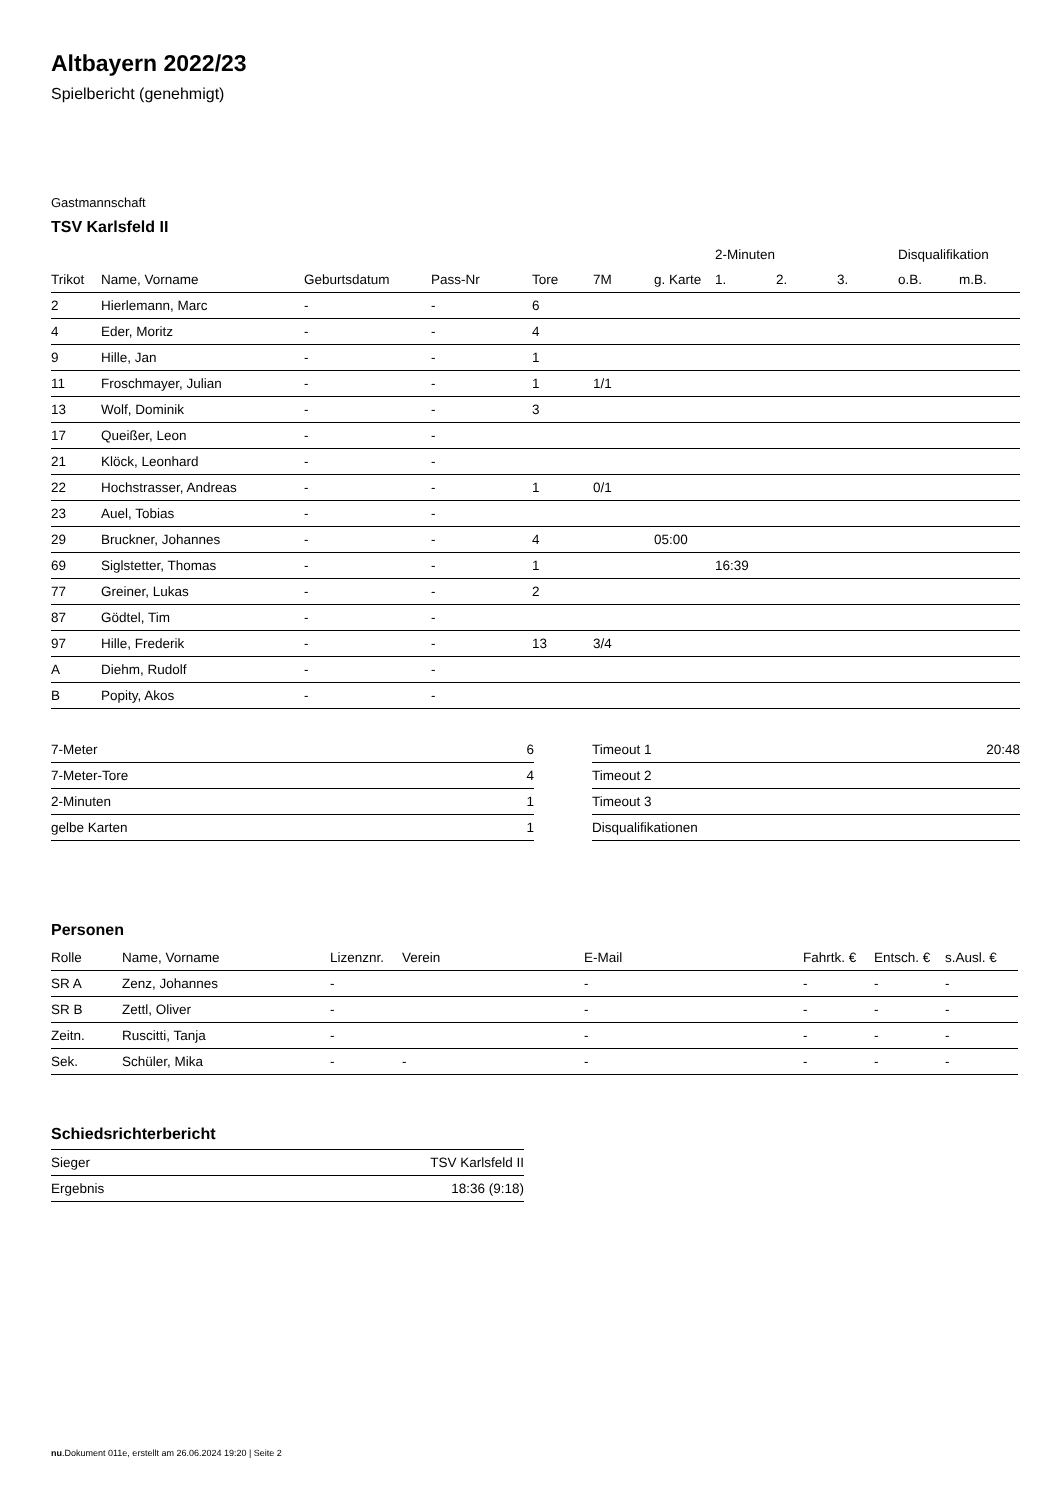Altbayern 2022/23
Spielbericht (genehmigt)
Gastmannschaft
TSV Karlsfeld II
| | | | | | | | 2-Minuten | | | Disqualifikation | |
| --- | --- | --- | --- | --- | --- | --- | --- | --- | --- | --- | --- |
| Trikot | Name, Vorname | Geburtsdatum | Pass-Nr | Tore | 7M | g. Karte | 1. | 2. | 3. | o.B. | m.B. |
| 2 | Hierlemann, Marc | - | - | 6 | | | | | | | |
| 4 | Eder, Moritz | - | - | 4 | | | | | | | |
| 9 | Hille, Jan | - | - | 1 | | | | | | | |
| 11 | Froschmayer, Julian | - | - | 1 | 1/1 | | | | | | |
| 13 | Wolf, Dominik | - | - | 3 | | | | | | | |
| 17 | Queißer, Leon | - | - | | | | | | | | |
| 21 | Klöck, Leonhard | - | - | | | | | | | | |
| 22 | Hochstrasser, Andreas | - | - | 1 | 0/1 | | | | | | |
| 23 | Auel, Tobias | - | - | | | | | | | | |
| 29 | Bruckner, Johannes | - | - | 4 | | 05:00 | | | | | |
| 69 | Siglstetter, Thomas | - | - | 1 | | | 16:39 | | | | |
| 77 | Greiner, Lukas | - | - | 2 | | | | | | | |
| 87 | Gödtel, Tim | - | - | | | | | | | | |
| 97 | Hille, Frederik | - | - | 13 | 3/4 | | | | | | |
| A | Diehm, Rudolf | - | - | | | | | | | | |
| B | Popity, Akos | - | - | | | | | | | | |
| 7-Meter | 6 |
| 7-Meter-Tore | 4 |
| 2-Minuten | 1 |
| gelbe Karten | 1 |
| Timeout 1 | 20:48 |
| Timeout 2 | |
| Timeout 3 | |
| Disqualifikationen | |
Personen
| Rolle | Name, Vorname | Lizenznr. | Verein | E-Mail | Fahrtk. € | Entsch. € | s.Ausl. € |
| --- | --- | --- | --- | --- | --- | --- | --- |
| SR A | Zenz, Johannes | - | | - | - | - | - |
| SR B | Zettl, Oliver | - | | - | - | - | - |
| Zeitn. | Ruscitti, Tanja | - | | - | - | - | - |
| Sek. | Schüler, Mika | - | - | - | - | - | - |
Schiedsrichterbericht
| Sieger | TSV Karlsfeld II |
| Ergebnis | 18:36 (9:18) |
nu.Dokument 011e, erstellt am 26.06.2024 19:20 | Seite 2